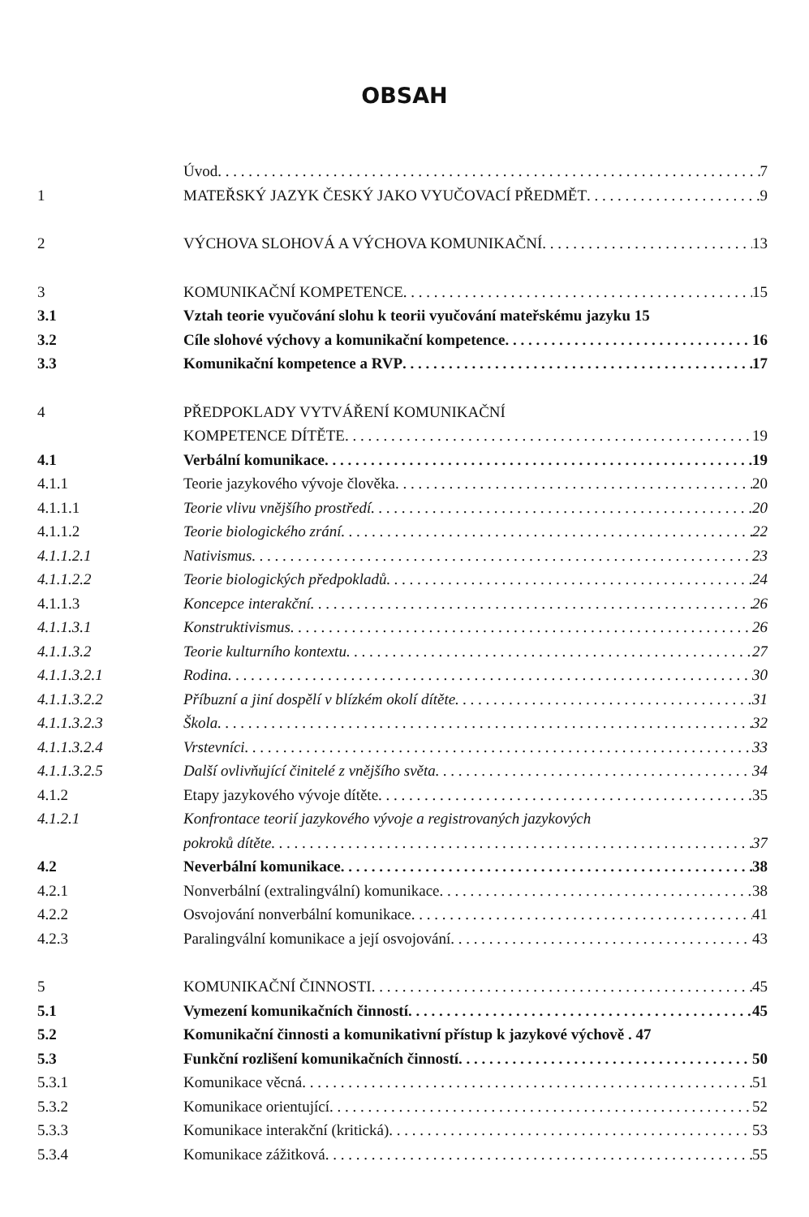OBSAH
Úvod 7
1 MATEŘSKÝ JAZYK ČESKÝ JAKO VYUČOVACÍ PŘEDMĚT 9
2 VÝCHOVA SLOHOVÁ A VÝCHOVA KOMUNIKAČNÍ 13
3 KOMUNIKAČNÍ KOMPETENCE 15
3.1 Vztah teorie vyučování slohu k teorii vyučování mateřskému jazyku 15
3.2 Cíle slohové výchovy a komunikační kompetence 16
3.3 Komunikační kompetence a RVP 17
4 PŘEDPOKLADY VYTVÁŘENÍ KOMUNIKAČNÍ
KOMPETENCE DÍTĚTE 19
4.1 Verbální komunikace 19
4.1.1 Teorie jazykového vývoje člověka 20
4.1.1.1 Teorie vlivu vnějšího prostředí 20
4.1.1.2 Teorie biologického zrání 22
4.1.1.2.1 Nativismus 23
4.1.1.2.2 Teorie biologických předpokladů 24
4.1.1.3 Koncepce interakční 26
4.1.1.3.1 Konstruktivismus 26
4.1.1.3.2 Teorie kulturního kontextu 27
4.1.1.3.2.1 Rodina 30
4.1.1.3.2.2 Příbuzní a jiní dospělí v blízkém okolí dítěte 31
4.1.1.3.2.3 Škola 32
4.1.1.3.2.4 Vrstevníci 33
4.1.1.3.2.5 Další ovlivňující činitelé z vnějšího světa 34
4.1.2 Etapy jazykového vývoje dítěte 35
4.1.2.1 Konfrontace teorií jazykového vývoje a registrovaných jazykových
pokroků dítěte 37
4.2 Neverbální komunikace 38
4.2.1 Nonverbální (extralingvální) komunikace 38
4.2.2 Osvojování nonverbální komunikace 41
4.2.3 Paralingvální komunikace a její osvojování 43
5 KOMUNIKAČNÍ ČINNOSTI 45
5.1 Vymezení komunikačních činností 45
5.2 Komunikační činnosti a komunikativní přístup k jazykové výchově . 47
5.3 Funkční rozlišení komunikačních činností 50
5.3.1 Komunikace věcná 51
5.3.2 Komunikace orientující 52
5.3.3 Komunikace interakční (kritická) 53
5.3.4 Komunikace zážitková 55